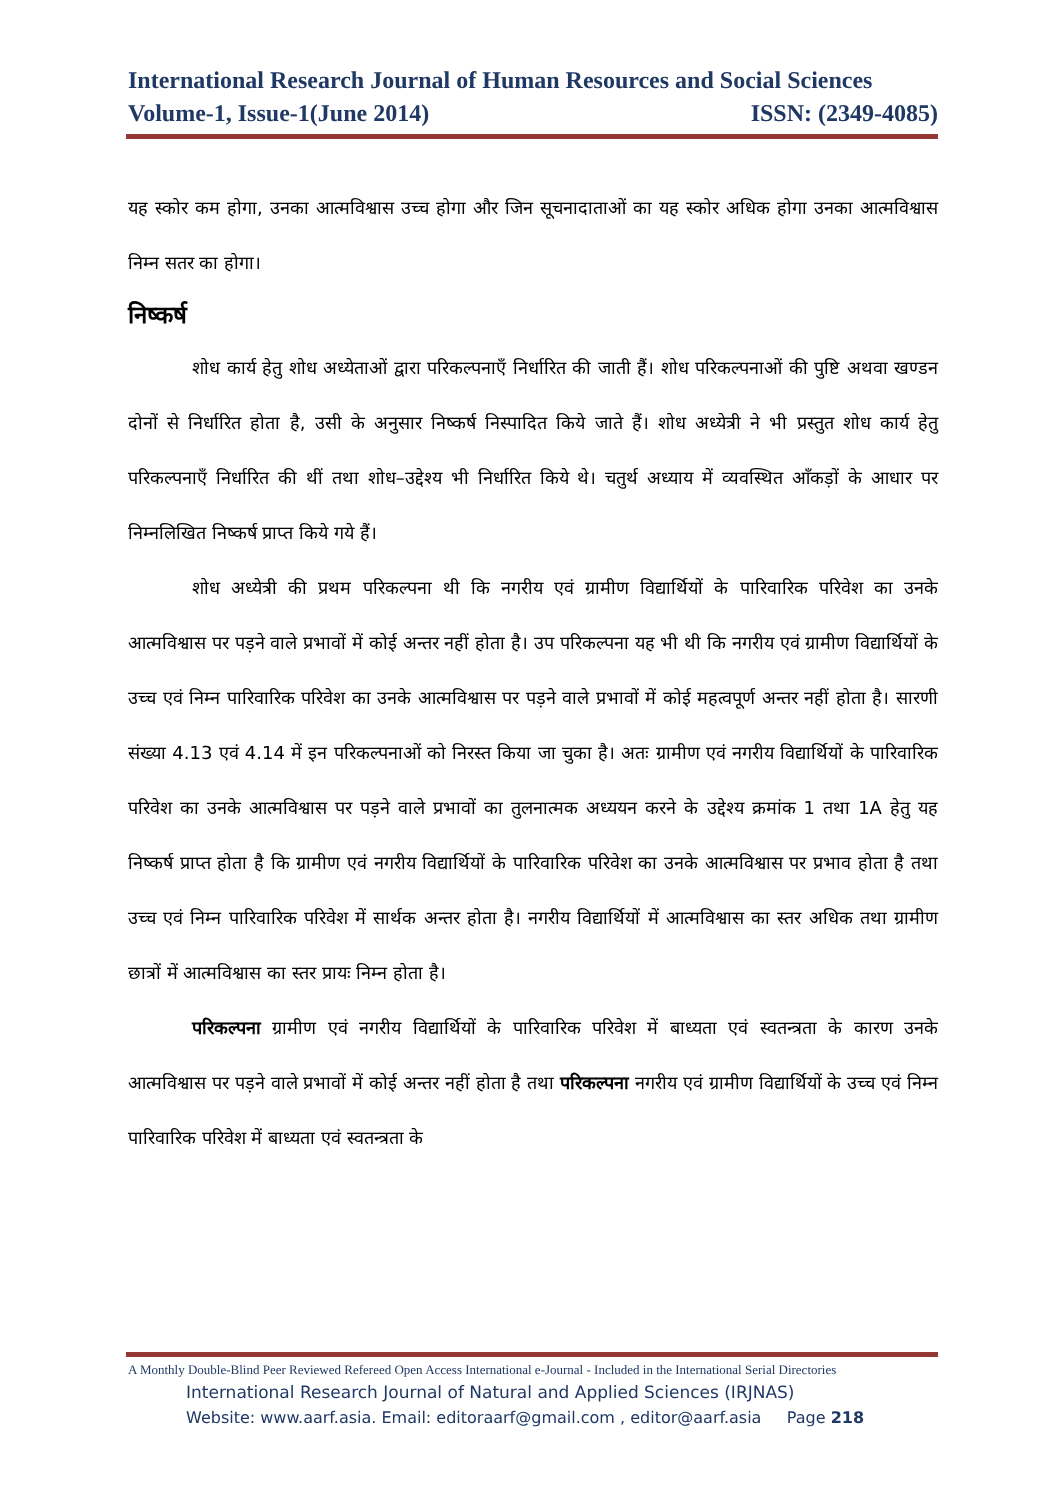International Research Journal of Human Resources and Social Sciences
Volume-1, Issue-1(June 2014) ISSN: (2349-4085)
यह स्कोर कम होगा, उनका आत्मविश्वास उच्च होगा और जिन सूचनादाताओं का यह स्कोर अधिक होगा उनका आत्मविश्वास निम्न सतर का होगा।
निष्कर्ष
शोध कार्य हेतु शोध अध्येताओं द्वारा परिकल्पनाएँ निर्धारित की जाती हैं। शोध परिकल्पनाओं की पुष्टि अथवा खण्डन दोनों से निर्धारित होता है, उसी के अनुसार निष्कर्ष निस्पादित किये जाते हैं। शोध अध्येत्री ने भी प्रस्तुत शोध कार्य हेतु परिकल्पनाएँ निर्धारित की थीं तथा शोध–उद्देश्य भी निर्धारित किये थे। चतुर्थ अध्याय में व्यवस्थित आँकड़ों के आधार पर निम्नलिखित निष्कर्ष प्राप्त किये गये हैं।
शोध अध्येत्री की प्रथम परिकल्पना थी कि नगरीय एवं ग्रामीण विद्यार्थियों के पारिवारिक परिवेश का उनके आत्मविश्वास पर पड़ने वाले प्रभावों में कोई अन्तर नहीं होता है। उप परिकल्पना यह भी थी कि नगरीय एवं ग्रामीण विद्यार्थियों के उच्च एवं निम्न पारिवारिक परिवेश का उनके आत्मविश्वास पर पड़ने वाले प्रभावों में कोई महत्वपूर्ण अन्तर नहीं होता है। सारणी संख्या 4.13 एवं 4.14 में इन परिकल्पनाओं को निरस्त किया जा चुका है। अतः ग्रामीण एवं नगरीय विद्यार्थियों के पारिवारिक परिवेश का उनके आत्मविश्वास पर पड़ने वाले प्रभावों का तुलनात्मक अध्ययन करने के उद्देश्य क्रमांक 1 तथा 1A हेतु यह निष्कर्ष प्राप्त होता है कि ग्रामीण एवं नगरीय विद्यार्थियों के पारिवारिक परिवेश का उनके आत्मविश्वास पर प्रभाव होता है तथा उच्च एवं निम्न पारिवारिक परिवेश में सार्थक अन्तर होता है। नगरीय विद्यार्थियों में आत्मविश्वास का स्तर अधिक तथा ग्रामीण छात्रों में आत्मविश्वास का स्तर प्रायः निम्न होता है।
परिकल्पना ग्रामीण एवं नगरीय विद्यार्थियों के पारिवारिक परिवेश में बाध्यता एवं स्वतन्त्रता के कारण उनके आत्मविश्वास पर पड़ने वाले प्रभावों में कोई अन्तर नहीं होता है तथा परिकल्पना नगरीय एवं ग्रामीण विद्यार्थियों के उच्च एवं निम्न पारिवारिक परिवेश में बाध्यता एवं स्वतन्त्रता के
A Monthly Double-Blind Peer Reviewed Refereed Open Access International e-Journal - Included in the International Serial Directories
International Research Journal of Natural and Applied Sciences (IRJNAS)
Website: www.aarf.asia. Email: editoraarf@gmail.com , editor@aarf.asia Page 218